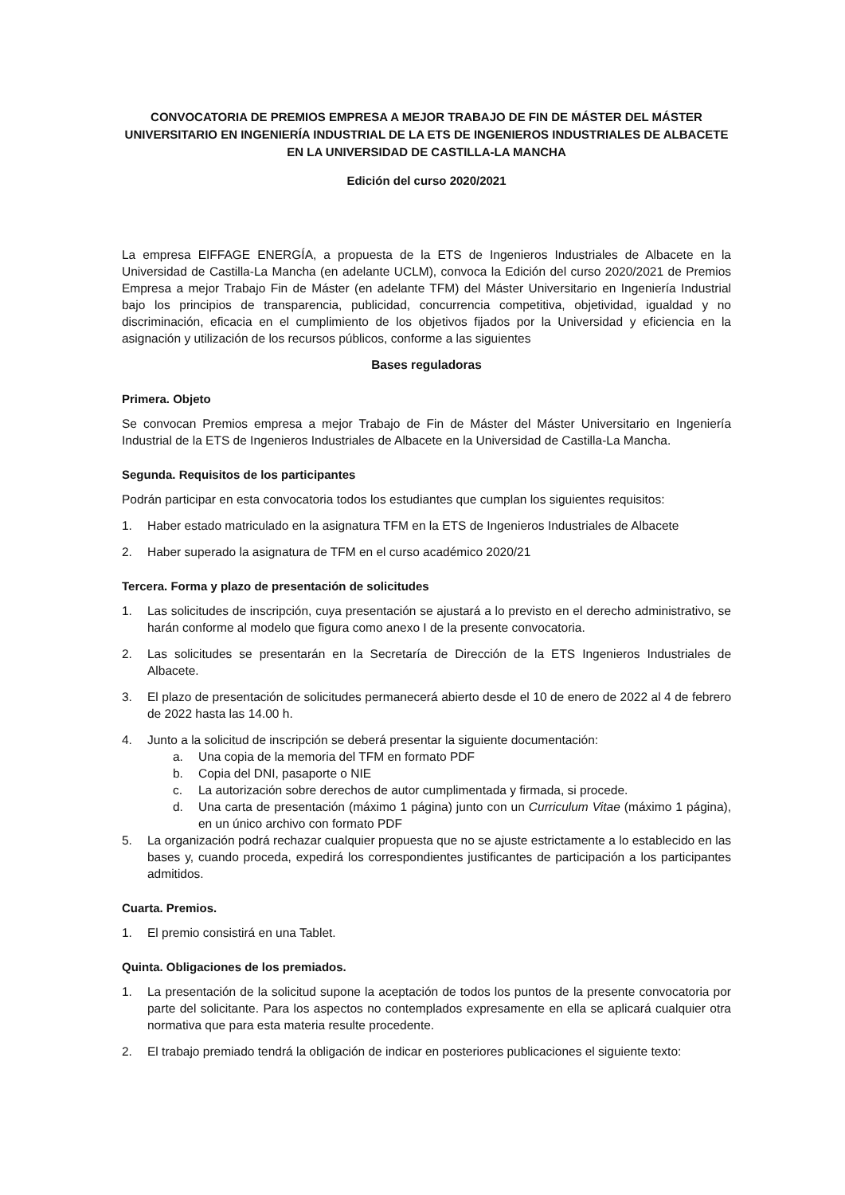CONVOCATORIA DE PREMIOS EMPRESA A MEJOR TRABAJO DE FIN DE MÁSTER DEL MÁSTER UNIVERSITARIO EN INGENIERÍA INDUSTRIAL DE LA ETS DE INGENIEROS INDUSTRIALES DE ALBACETE EN LA UNIVERSIDAD DE CASTILLA-LA MANCHA
Edición del curso 2020/2021
La empresa EIFFAGE ENERGÍA, a propuesta de la ETS de Ingenieros Industriales de Albacete en la Universidad de Castilla-La Mancha (en adelante UCLM), convoca la Edición del curso 2020/2021 de Premios Empresa a mejor Trabajo Fin de Máster (en adelante TFM) del Máster Universitario en Ingeniería Industrial bajo los principios de transparencia, publicidad, concurrencia competitiva, objetividad, igualdad y no discriminación, eficacia en el cumplimiento de los objetivos fijados por la Universidad y eficiencia en la asignación y utilización de los recursos públicos, conforme a las siguientes
Bases reguladoras
Primera. Objeto
Se convocan Premios empresa a mejor Trabajo de Fin de Máster del Máster Universitario en Ingeniería Industrial de la ETS de Ingenieros Industriales de Albacete en la Universidad de Castilla-La Mancha.
Segunda. Requisitos de los participantes
Podrán participar en esta convocatoria todos los estudiantes que cumplan los siguientes requisitos:
1. Haber estado matriculado en la asignatura TFM en la ETS de Ingenieros Industriales de Albacete
2. Haber superado la asignatura de TFM en el curso académico 2020/21
Tercera. Forma y plazo de presentación de solicitudes
1. Las solicitudes de inscripción, cuya presentación se ajustará a lo previsto en el derecho administrativo, se harán conforme al modelo que figura como anexo I de la presente convocatoria.
2. Las solicitudes se presentarán en la Secretaría de Dirección de la ETS Ingenieros Industriales de Albacete.
3. El plazo de presentación de solicitudes permanecerá abierto desde el 10 de enero de 2022 al 4 de febrero de 2022 hasta las 14.00 h.
4. Junto a la solicitud de inscripción se deberá presentar la siguiente documentación:
a. Una copia de la memoria del TFM en formato PDF
b. Copia del DNI, pasaporte o NIE
c. La autorización sobre derechos de autor cumplimentada y firmada, si procede.
d. Una carta de presentación (máximo 1 página) junto con un Curriculum Vitae (máximo 1 página), en un único archivo con formato PDF
5. La organización podrá rechazar cualquier propuesta que no se ajuste estrictamente a lo establecido en las bases y, cuando proceda, expedirá los correspondientes justificantes de participación a los participantes admitidos.
Cuarta. Premios.
1. El premio consistirá en una Tablet.
Quinta. Obligaciones de los premiados.
1. La presentación de la solicitud supone la aceptación de todos los puntos de la presente convocatoria por parte del solicitante. Para los aspectos no contemplados expresamente en ella se aplicará cualquier otra normativa que para esta materia resulte procedente.
2. El trabajo premiado tendrá la obligación de indicar en posteriores publicaciones el siguiente texto: